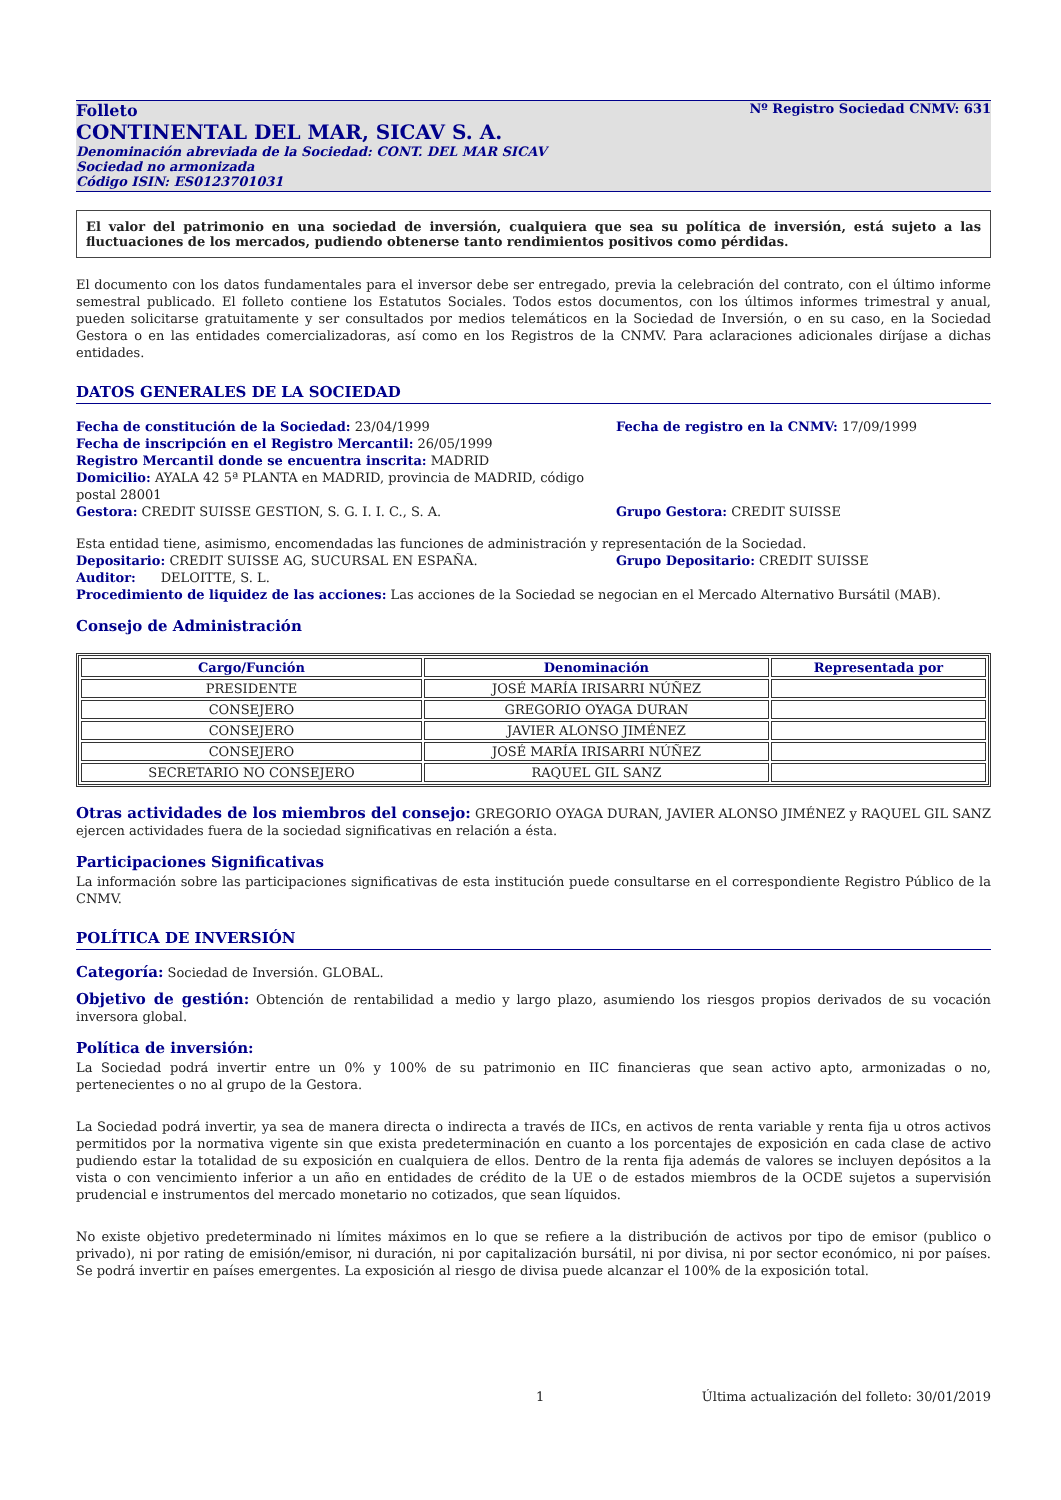Folleto Nº Registro Sociedad CNMV: 631
CONTINENTAL DEL MAR, SICAV S. A.
Denominación abreviada de la Sociedad: CONT. DEL MAR SICAV
Sociedad no armonizada
Código ISIN: ES0123701031
El valor del patrimonio en una sociedad de inversión, cualquiera que sea su política de inversión, está sujeto a las fluctuaciones de los mercados, pudiendo obtenerse tanto rendimientos positivos como pérdidas.
El documento con los datos fundamentales para el inversor debe ser entregado, previa la celebración del contrato, con el último informe semestral publicado. El folleto contiene los Estatutos Sociales. Todos estos documentos, con los últimos informes trimestral y anual, pueden solicitarse gratuitamente y ser consultados por medios telemáticos en la Sociedad de Inversión, o en su caso, en la Sociedad Gestora o en las entidades comercializadoras, así como en los Registros de la CNMV. Para aclaraciones adicionales diríjase a dichas entidades.
DATOS GENERALES DE LA SOCIEDAD
Fecha de constitución de la Sociedad: 23/04/1999 Fecha de registro en la CNMV: 17/09/1999
Fecha de inscripción en el Registro Mercantil: 26/05/1999
Registro Mercantil donde se encuentra inscrita: MADRID
Domicilio: AYALA 42 5ª PLANTA en MADRID, provincia de MADRID, código postal 28001
Gestora: CREDIT SUISSE GESTION, S. G. I. I. C., S. A. Grupo Gestora: CREDIT SUISSE
Esta entidad tiene, asimismo, encomendadas las funciones de administración y representación de la Sociedad.
Depositario: CREDIT SUISSE AG, SUCURSAL EN ESPAÑA. Grupo Depositario: CREDIT SUISSE
Auditor: DELOITTE, S. L.
Procedimiento de liquidez de las acciones: Las acciones de la Sociedad se negocian en el Mercado Alternativo Bursátil (MAB).
Consejo de Administración
| Cargo/Función | Denominación | Representada por |
| --- | --- | --- |
| PRESIDENTE | JOSÉ MARÍA IRISARRI NÚÑEZ | |
| CONSEJERO | GREGORIO OYAGA DURAN | |
| CONSEJERO | JAVIER ALONSO JIMÉNEZ | |
| CONSEJERO | JOSÉ MARÍA IRISARRI NÚÑEZ | |
| SECRETARIO NO CONSEJERO | RAQUEL GIL SANZ | |
Otras actividades de los miembros del consejo: GREGORIO OYAGA DURAN, JAVIER ALONSO JIMÉNEZ y RAQUEL GIL SANZ ejercen actividades fuera de la sociedad significativas en relación a ésta.
Participaciones Significativas
La información sobre las participaciones significativas de esta institución puede consultarse en el correspondiente Registro Público de la CNMV.
POLÍTICA DE INVERSIÓN
Categoría: Sociedad de Inversión. GLOBAL.
Objetivo de gestión: Obtención de rentabilidad a medio y largo plazo, asumiendo los riesgos propios derivados de su vocación inversora global.
Política de inversión:
La Sociedad podrá invertir entre un 0% y 100% de su patrimonio en IIC financieras que sean activo apto, armonizadas o no, pertenecientes o no al grupo de la Gestora.
La Sociedad podrá invertir, ya sea de manera directa o indirecta a través de IICs, en activos de renta variable y renta fija u otros activos permitidos por la normativa vigente sin que exista predeterminación en cuanto a los porcentajes de exposición en cada clase de activo pudiendo estar la totalidad de su exposición en cualquiera de ellos. Dentro de la renta fija además de valores se incluyen depósitos a la vista o con vencimiento inferior a un año en entidades de crédito de la UE o de estados miembros de la OCDE sujetos a supervisión prudencial e instrumentos del mercado monetario no cotizados, que sean líquidos.
No existe objetivo predeterminado ni límites máximos en lo que se refiere a la distribución de activos por tipo de emisor (publico o privado), ni por rating de emisión/emisor, ni duración, ni por capitalización bursátil, ni por divisa, ni por sector económico, ni por países. Se podrá invertir en países emergentes. La exposición al riesgo de divisa puede alcanzar el 100% de la exposición total.
1 Última actualización del folleto: 30/01/2019